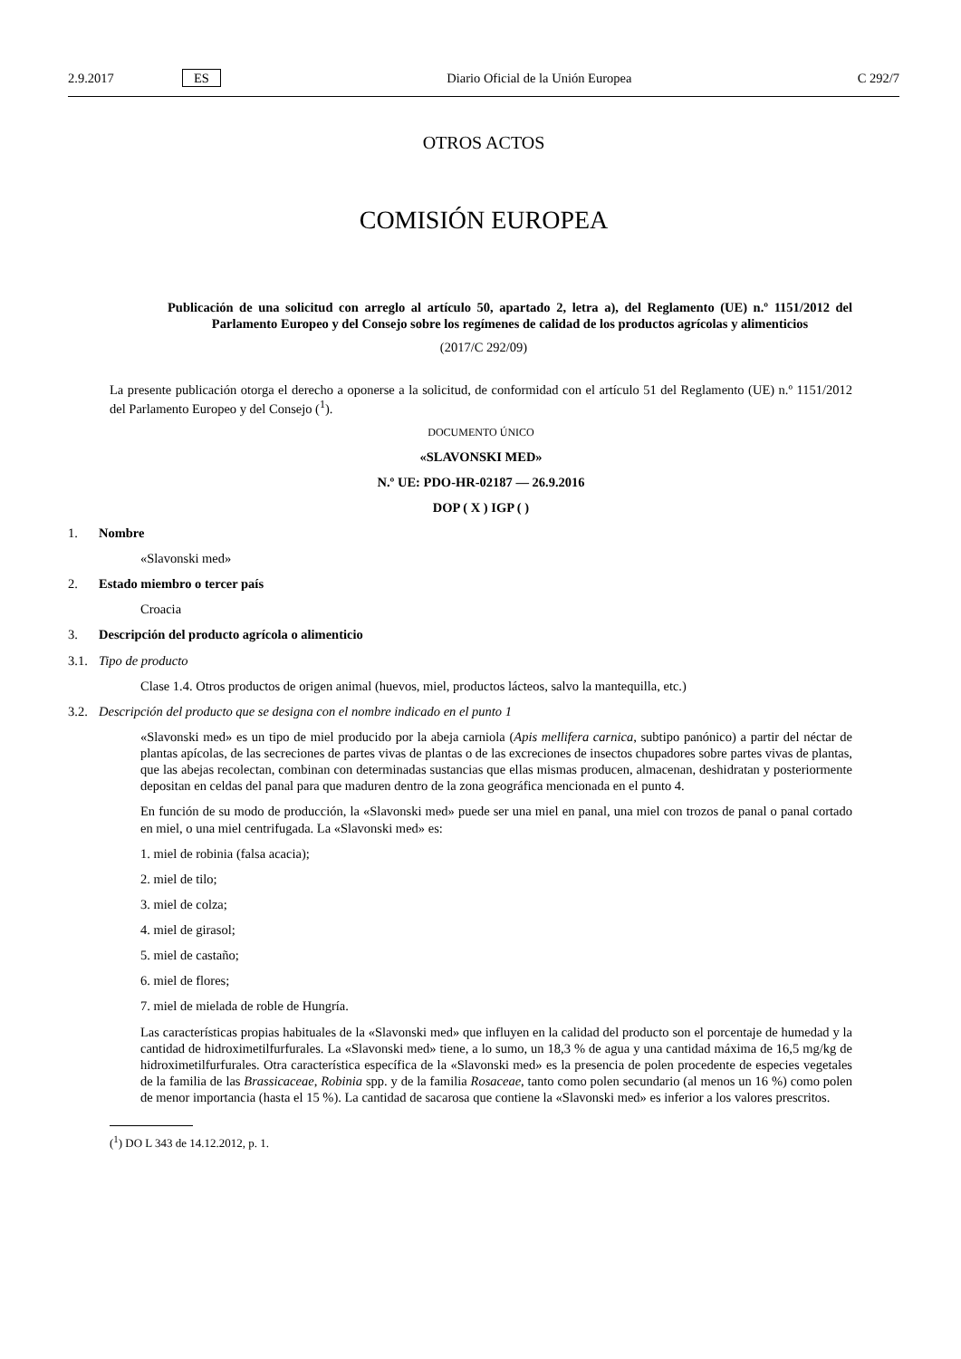2.9.2017 ES Diario Oficial de la Unión Europea C 292/7
OTROS ACTOS
COMISIÓN EUROPEA
Publicación de una solicitud con arreglo al artículo 50, apartado 2, letra a), del Reglamento (UE) n.º 1151/2012 del Parlamento Europeo y del Consejo sobre los regímenes de calidad de los productos agrícolas y alimenticios
(2017/C 292/09)
La presente publicación otorga el derecho a oponerse a la solicitud, de conformidad con el artículo 51 del Reglamento (UE) n.º 1151/2012 del Parlamento Europeo y del Consejo (<sup>1</sup>).
DOCUMENTO ÚNICO
«SLAVONSKI MED»
N.º UE: PDO-HR-02187 — 26.9.2016
DOP ( X ) IGP ( )
1. Nombre
«Slavonski med»
2. Estado miembro o tercer país
Croacia
3. Descripción del producto agrícola o alimenticio
3.1. Tipo de producto
Clase 1.4. Otros productos de origen animal (huevos, miel, productos lácteos, salvo la mantequilla, etc.)
3.2. Descripción del producto que se designa con el nombre indicado en el punto 1
«Slavonski med» es un tipo de miel producido por la abeja carniola (Apis mellifera carnica, subtipo panónico) a partir del néctar de plantas apícolas, de las secreciones de partes vivas de plantas o de las excreciones de insectos chupadores sobre partes vivas de plantas, que las abejas recolectan, combinan con determinadas sustancias que ellas mismas producen, almacenan, deshidratan y posteriormente depositan en celdas del panal para que maduren dentro de la zona geográfica mencionada en el punto 4.
En función de su modo de producción, la «Slavonski med» puede ser una miel en panal, una miel con trozos de panal o panal cortado en miel, o una miel centrifugada. La «Slavonski med» es:
1. miel de robinia (falsa acacia);
2. miel de tilo;
3. miel de colza;
4. miel de girasol;
5. miel de castaño;
6. miel de flores;
7. miel de mielada de roble de Hungría.
Las características propias habituales de la «Slavonski med» que influyen en la calidad del producto son el porcentaje de humedad y la cantidad de hidroximetilfurfurales. La «Slavonski med» tiene, a lo sumo, un 18,3 % de agua y una cantidad máxima de 16,5 mg/kg de hidroximetilfurfurales. Otra característica específica de la «Slavonski med» es la presencia de polen procedente de especies vegetales de la familia de las Brassicaceae, Robinia spp. y de la familia Rosaceae, tanto como polen secundario (al menos un 16 %) como polen de menor importancia (hasta el 15 %). La cantidad de sacarosa que contiene la «Slavonski med» es inferior a los valores prescritos.
(<sup>1</sup>) DO L 343 de 14.12.2012, p. 1.